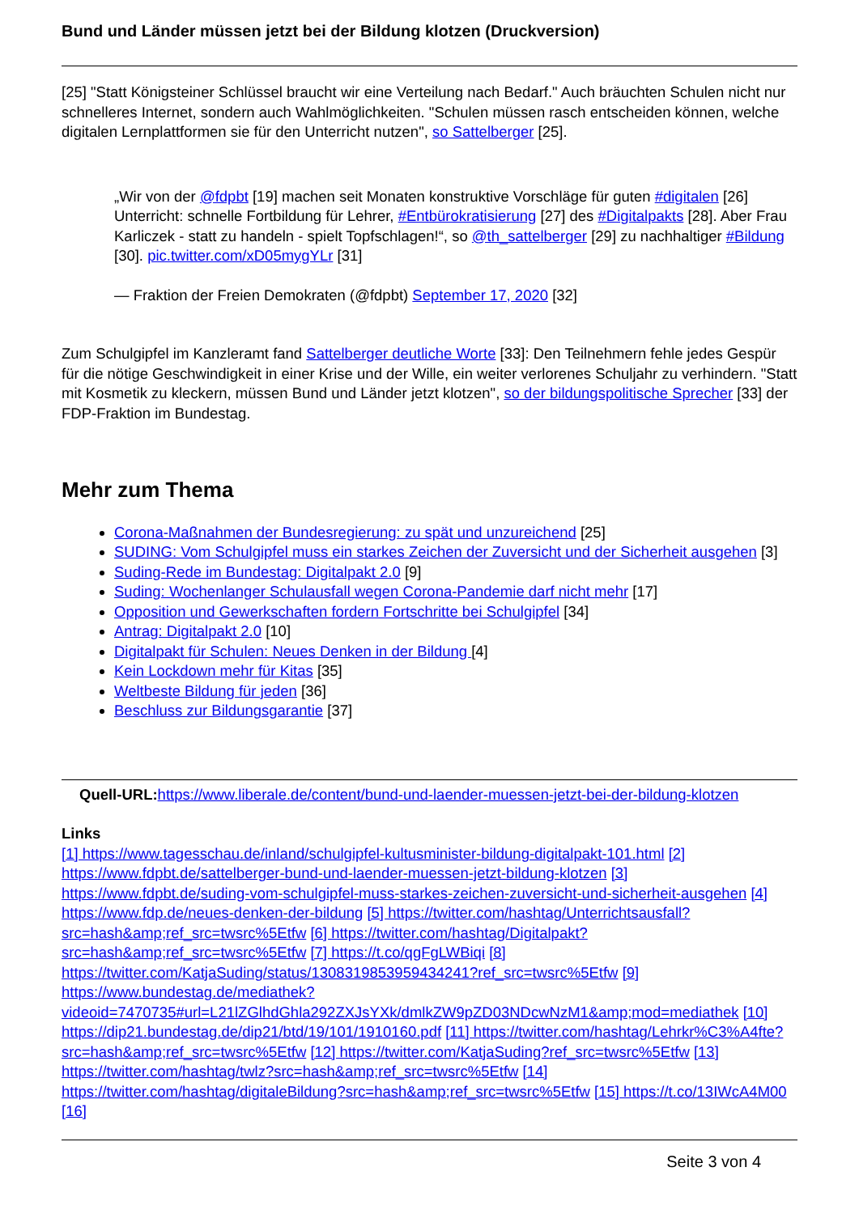Bund und Länder müssen jetzt bei der Bildung klotzen (Druckversion)
[25] "Statt Königsteiner Schlüssel braucht wir eine Verteilung nach Bedarf." Auch bräuchten Schulen nicht nur schnelleres Internet, sondern auch Wahlmöglichkeiten. "Schulen müssen rasch entscheiden können, welche digitalen Lernplattformen sie für den Unterricht nutzen", so Sattelberger [25].
„Wir von der @fdpbt [19] machen seit Monaten konstruktive Vorschläge für guten #digitalen [26] Unterricht: schnelle Fortbildung für Lehrer, #Entbürokratisierung [27] des #Digitalpakts [28]. Aber Frau Karliczek - statt zu handeln - spielt Topfschlagen!“, so @th_sattelberger [29] zu nachhaltiger #Bildung [30]. pic.twitter.com/xD05mygYLr [31]
— Fraktion der Freien Demokraten (@fdpbt) September 17, 2020 [32]
Zum Schulgipfel im Kanzleramt fand Sattelberger deutliche Worte [33]: Den Teilnehmern fehle jedes Gespür für die nötige Geschwindigkeit in einer Krise und der Wille, ein weiter verlorenes Schuljahr zu verhindern. "Statt mit Kosmetik zu kleckern, müssen Bund und Länder jetzt klotzen", so der bildungspolitische Sprecher [33] der FDP-Fraktion im Bundestag.
Mehr zum Thema
Corona-Maßnahmen der Bundesregierung: zu spät und unzureichend [25]
SUDING: Vom Schulgipfel muss ein starkes Zeichen der Zuversicht und der Sicherheit ausgehen [3]
Suding-Rede im Bundestag: Digitalpakt 2.0 [9]
Suding: Wochenlanger Schulausfall wegen Corona-Pandemie darf nicht mehr [17]
Opposition und Gewerkschaften fordern Fortschritte bei Schulgipfel [34]
Antrag: Digitalpakt 2.0 [10]
Digitalpakt für Schulen: Neues Denken in der Bildung [4]
Kein Lockdown mehr für Kitas [35]
Weltbeste Bildung für jeden [36]
Beschluss zur Bildungsgarantie [37]
Quell-URL: https://www.liberale.de/content/bund-und-laender-muessen-jetzt-bei-der-bildung-klotzen
Links
[1] https://www.tagesschau.de/inland/schulgipfel-kultusminister-bildung-digitalpakt-101.html [2] https://www.fdpbt.de/sattelberger-bund-und-laender-muessen-jetzt-bildung-klotzen [3] https://www.fdpbt.de/suding-vom-schulgipfel-muss-starkes-zeichen-zuversicht-und-sicherheit-ausgehen [4] https://www.fdp.de/neues-denken-der-bildung [5] https://twitter.com/hashtag/Unterrichtsausfall?src=hash&amp;ref_src=twsrc%5Etfw [6] https://twitter.com/hashtag/Digitalpakt?src=hash&amp;ref_src=twsrc%5Etfw [7] https://t.co/qgFgLWBiqi [8] https://twitter.com/KatjaSuding/status/1308319853959434241?ref_src=twsrc%5Etfw [9] https://www.bundestag.de/mediathek?videoid=7470735#url=L21lZGlhdGhla292ZXJsYXk/dmlkZW9pZD03NDcwNzM1&amp;mod=mediathek [10] https://dip21.bundestag.de/dip21/btd/19/101/1910160.pdf [11] https://twitter.com/hashtag/Lehrkr%C3%A4fte?src=hash&amp;ref_src=twsrc%5Etfw [12] https://twitter.com/KatjaSuding?ref_src=twsrc%5Etfw [13] https://twitter.com/hashtag/twlz?src=hash&amp;ref_src=twsrc%5Etfw [14] https://twitter.com/hashtag/digitaleBildung?src=hash&amp;ref_src=twsrc%5Etfw [15] https://t.co/13IWcA4M00 [16]
Seite 3 von 4